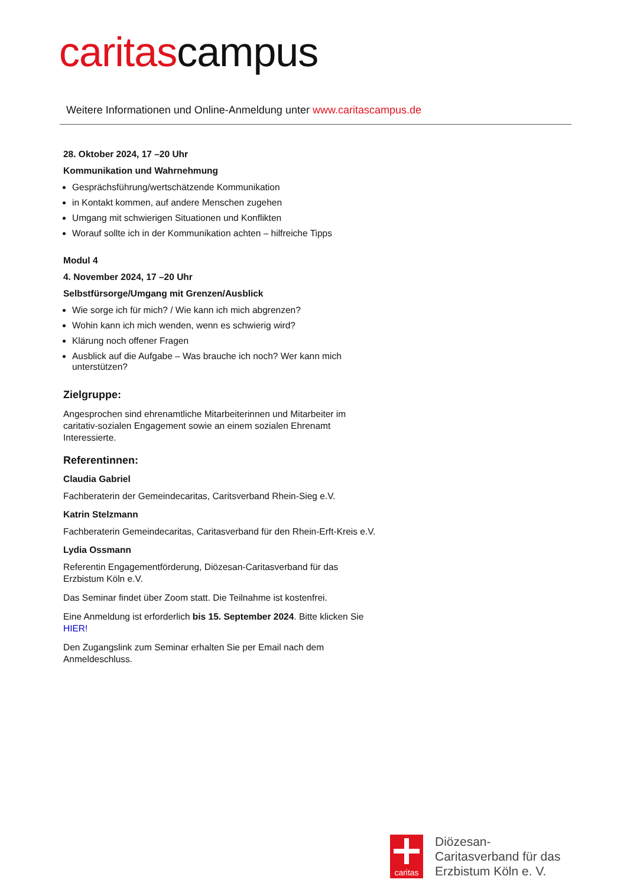caritascampus
Weitere Informationen und Online-Anmeldung unter www.caritascampus.de
28. Oktober 2024, 17 –20 Uhr
Kommunikation und Wahrnehmung
Gesprächsführung/wertschätzende Kommunikation
in Kontakt kommen, auf andere Menschen zugehen
Umgang mit schwierigen Situationen und Konflikten
Worauf sollte ich in der Kommunikation achten – hilfreiche Tipps
Modul 4
4. November 2024, 17 –20 Uhr
Selbstfürsorge/Umgang mit Grenzen/Ausblick
Wie sorge ich für mich? / Wie kann ich mich abgrenzen?
Wohin kann ich mich wenden, wenn es schwierig wird?
Klärung noch offener Fragen
Ausblick auf die Aufgabe – Was brauche ich noch? Wer kann mich unterstützen?
Zielgruppe:
Angesprochen sind ehrenamtliche Mitarbeiterinnen und Mitarbeiter im caritativ-sozialen Engagement sowie an einem sozialen Ehrenamt Interessierte.
Referentinnen:
Claudia Gabriel
Fachberaterin der Gemeindecaritas, Caritsverband Rhein-Sieg e.V.
Katrin Stelzmann
Fachberaterin Gemeindecaritas, Caritasverband für den Rhein-Erft-Kreis e.V.
Lydia Ossmann
Referentin Engagementförderung, Diözesan-Caritasverband für das Erzbistum Köln e.V.
Das Seminar findet über Zoom statt. Die Teilnahme ist kostenfrei.
Eine Anmeldung ist erforderlich bis 15. September 2024. Bitte klicken Sie HIER!
Den Zugangslink zum Seminar erhalten Sie per Email nach dem Anmeldeschluss.
caritas
Diözesan-
Caritasverband für das
Erzbistum Köln e. V.